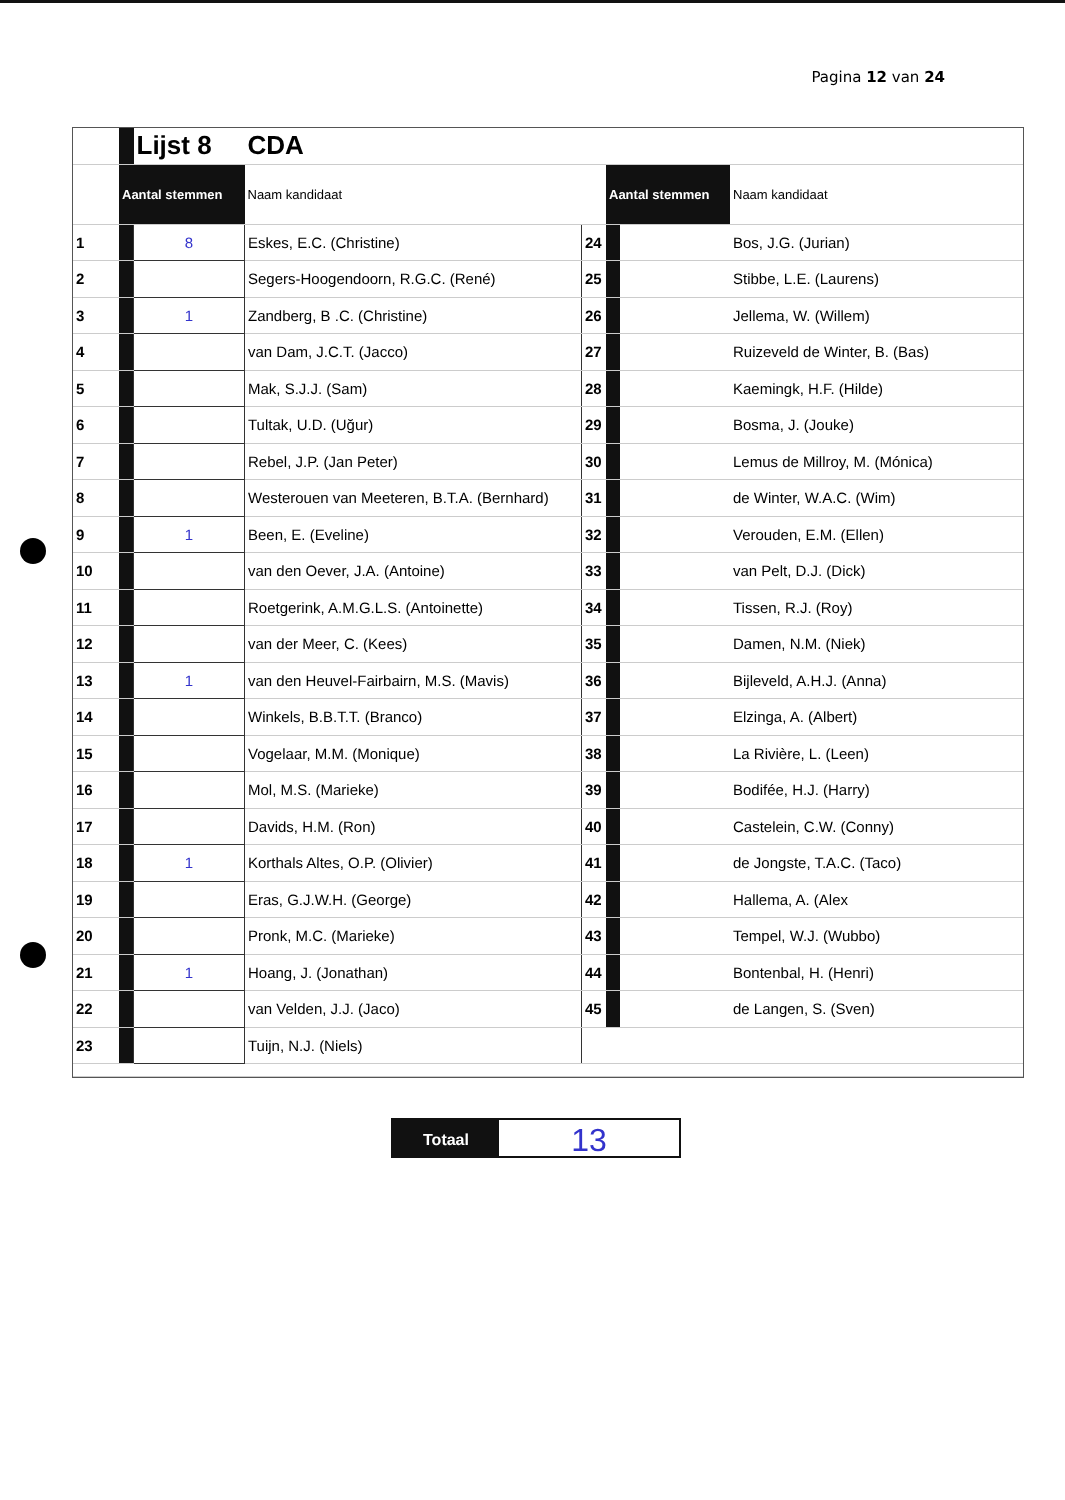Pagina 12 van 24
| | | Lijst 8 | CDA | | | | |
| | Aantal stemmen | | Naam kandidaat | | Aantal stemmen | | Naam kandidaat |
| 1 | | 8 | Eskes, E.C. (Christine) | 24 | | | Bos, J.G. (Jurian) |
| 2 | | | Segers-Hoogendoorn, R.G.C. (René) | 25 | | | Stibbe, L.E. (Laurens) |
| 3 | | 1 | Zandberg, B .C. (Christine) | 26 | | | Jellema, W. (Willem) |
| 4 | | | van Dam, J.C.T. (Jacco) | 27 | | | Ruizeveld de Winter, B. (Bas) |
| 5 | | | Mak, S.J.J. (Sam) | 28 | | | Kaemingk, H.F. (Hilde) |
| 6 | | | Tultak, U.D. (Uğur) | 29 | | | Bosma, J. (Jouke) |
| 7 | | | Rebel, J.P. (Jan Peter) | 30 | | | Lemus de Millroy, M. (Mónica) |
| 8 | | | Westerouen van Meeteren, B.T.A. (Bernhard) | 31 | | | de Winter, W.A.C. (Wim) |
| 9 | | 1 | Been, E. (Eveline) | 32 | | | Verouden, E.M. (Ellen) |
| 10 | | | van den Oever, J.A. (Antoine) | 33 | | | van Pelt, D.J. (Dick) |
| 11 | | | Roetgerink, A.M.G.L.S. (Antoinette) | 34 | | | Tissen, R.J. (Roy) |
| 12 | | | van der Meer, C. (Kees) | 35 | | | Damen, N.M. (Niek) |
| 13 | | 1 | van den Heuvel-Fairbairn, M.S. (Mavis) | 36 | | | Bijleveld, A.H.J. (Anna) |
| 14 | | | Winkels, B.B.T.T. (Branco) | 37 | | | Elzinga, A. (Albert) |
| 15 | | | Vogelaar, M.M. (Monique) | 38 | | | La Rivière, L. (Leen) |
| 16 | | | Mol, M.S. (Marieke) | 39 | | | Bodifée, H.J. (Harry) |
| 17 | | | Davids, H.M. (Ron) | 40 | | | Castelein, C.W. (Conny) |
| 18 | | 1 | Korthals Altes, O.P. (Olivier) | 41 | | | de Jongste, T.A.C. (Taco) |
| 19 | | | Eras, G.J.W.H. (George) | 42 | | | Hallema, A. (Alex |
| 20 | | | Pronk, M.C. (Marieke) | 43 | | | Tempel, W.J. (Wubbo) |
| 21 | | 1 | Hoang, J. (Jonathan) | 44 | | | Bontenbal, H. (Henri) |
| 22 | | | van Velden, J.J. (Jaco) | 45 | | | de Langen, S. (Sven) |
| 23 | | | Tuijn, N.J. (Niels) | | | | |
Totaal
13